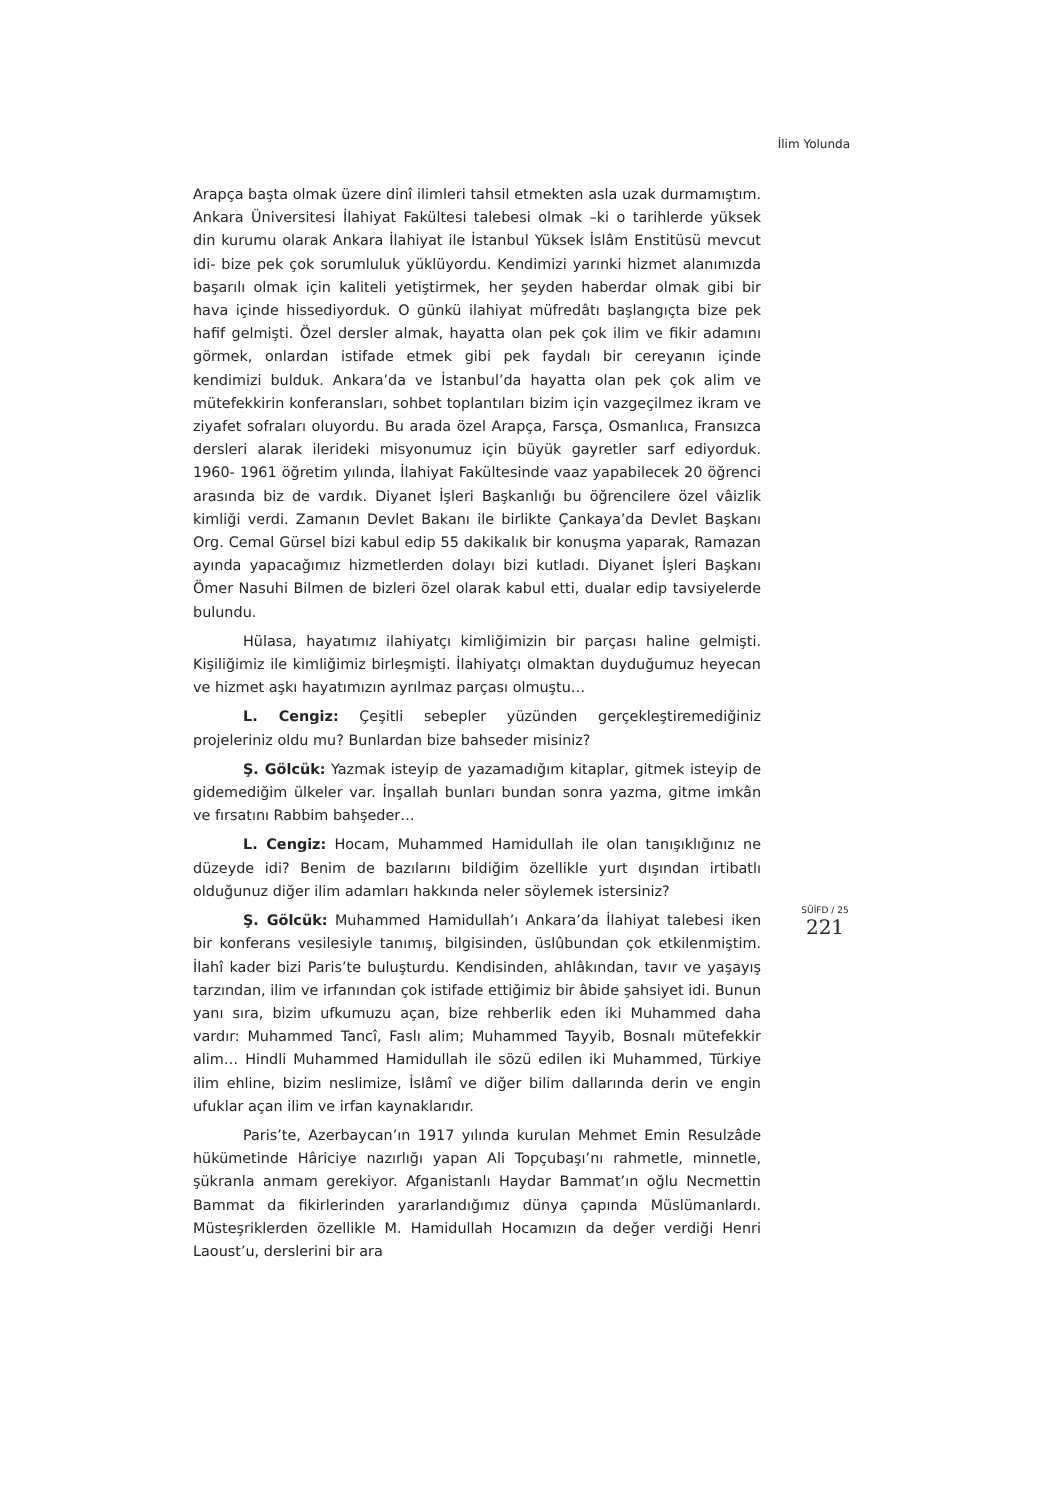İlim Yolunda
Arapça başta olmak üzere dinî ilimleri tahsil etmekten asla uzak durmamıştım. Ankara Üniversitesi İlahiyat Fakültesi talebesi olmak –ki o tarihlerde yüksek din kurumu olarak Ankara İlahiyat ile İstanbul Yüksek İslâm Enstitüsü mevcut idi- bize pek çok sorumluluk yüklüyordu. Kendimizi yarınki hizmet alanımızda başarılı olmak için kaliteli yetiştirmek, her şeyden haberdar olmak gibi bir hava içinde hissediyorduk. O günkü ilahiyat müfredâtı başlangıçta bize pek hafif gelmişti. Özel dersler almak, hayatta olan pek çok ilim ve fikir adamını görmek, onlardan istifade etmek gibi pek faydalı bir cereyanın içinde kendimizi bulduk. Ankara’da ve İstanbul’da hayatta olan pek çok alim ve mütefekkirin konferansları, sohbet toplantıları bizim için vazgeçilmez ikram ve ziyafet sofraları oluyordu. Bu arada özel Arapça, Farsça, Osmanlıca, Fransızca dersleri alarak ilerideki misyonumuz için büyük gayretler sarf ediyorduk. 1960- 1961 öğretim yılında, İlahiyat Fakültesinde vaaz yapabilecek 20 öğrenci arasında biz de vardık. Diyanet İşleri Başkanlığı bu öğrencilere özel vâizlik kimliği verdi. Zamanın Devlet Bakanı ile birlikte Çankaya’da Devlet Başkanı Org. Cemal Gürsel bizi kabul edip 55 dakikalık bir konuşma yaparak, Ramazan ayında yapacağımız hizmetlerden dolayı bizi kutladı. Diyanet İşleri Başkanı Ömer Nasuhi Bilmen de bizleri özel olarak kabul etti, dualar edip tavsiyelerde bulundu.
Hülasa, hayatımız ilahiyatçı kimliğimizin bir parçası haline gelmişti. Kişiliğimiz ile kimliğimiz birleşmişti. İlahiyatçı olmaktan duyduğumuz heyecan ve hizmet aşkı hayatımızın ayrılmaz parçası olmuştu…
L. Cengiz: Çeşitli sebepler yüzünden gerçekleştiremediğiniz projeleriniz oldu mu? Bunlardan bize bahseder misiniz?
Ş. Gölcük: Yazmak isteyip de yazamadığım kitaplar, gitmek isteyip de gidemediğim ülkeler var. İnşallah bunları bundan sonra yazma, gitme imkân ve fırsatını Rabbim bahşeder…
L. Cengiz: Hocam, Muhammed Hamidullah ile olan tanışıklığınız ne düzeyde idi? Benim de bazılarını bildiğim özellikle yurt dışından irtibatlı olduğunuz diğer ilim adamları hakkında neler söylemek istersiniz?
Ş. Gölcük: Muhammed Hamidullah’ı Ankara’da İlahiyat talebesi iken bir konferans vesilesiyle tanımış, bilgisinden, üslûbundan çok etkilenmiştim. İlahî kader bizi Paris’te buluşturdu. Kendisinden, ahlâkından, tavır ve yaşayış tarzından, ilim ve irfanından çok istifade ettiğimiz bir âbide şahsiyet idi. Bunun yanı sıra, bizim ufkumuzu açan, bize rehberlik eden iki Muhammed daha vardır: Muhammed Tancî, Faslı alim; Muhammed Tayyib, Bosnalı mütefekkir alim… Hindli Muhammed Hamidullah ile sözü edilen iki Muhammed, Türkiye ilim ehline, bizim neslimize, İslâmî ve diğer bilim dallarında derin ve engin ufuklar açan ilim ve irfan kaynaklarıdır.
Paris’te, Azerbaycan’ın 1917 yılında kurulan Mehmet Emin Resulzâde hükümetinde Hâriciye nazırlığı yapan Ali Topçubaşı’nı rahmetle, minnetle, şükranla anmam gerekiyor. Afganistanlı Haydar Bammat’ın oğlu Necmettin Bammat da fikirlerinden yararlandığımız dünya çapında Müslümanlardı. Müsteşriklerden özellikle M. Hamidullah Hocamızın da değer verdiği Henri Laoust’u, derslerini bir ara
SÜİFD / 25
221